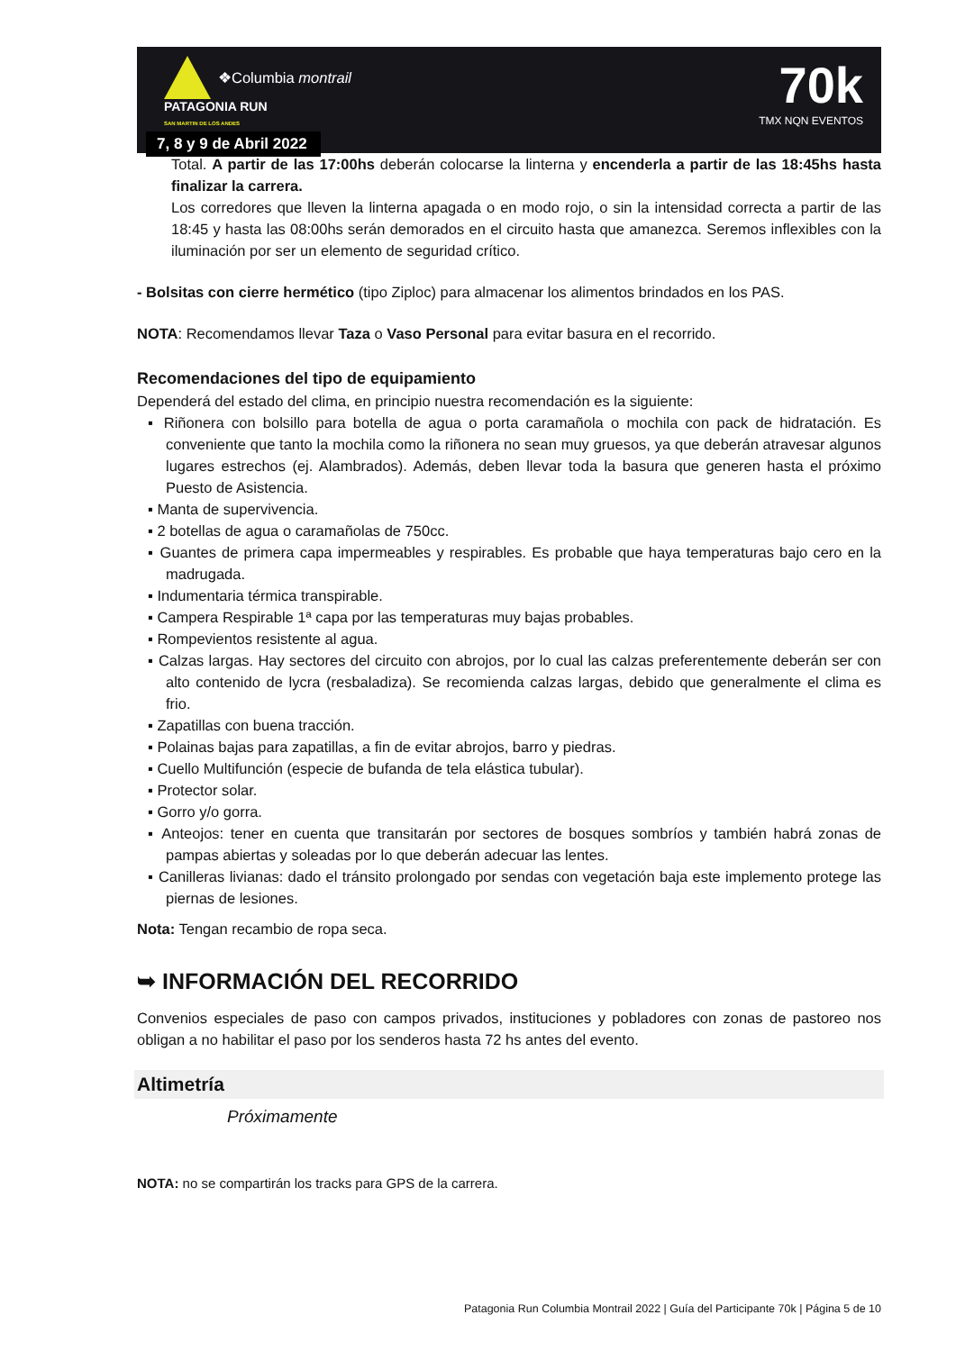❖Columbia montrail
PATAGONIA RUN
SAN MARTIN DE LOS ANDES
7, 8 y 9 de Abril 2022
70k
TMX NQN EVENTOS
Total. A partir de las 17:00hs deberán colocarse la linterna y encenderla a partir de las 18:45hs hasta finalizar la carrera.
Los corredores que lleven la linterna apagada o en modo rojo, o sin la intensidad correcta a partir de las 18:45 y hasta las 08:00hs serán demorados en el circuito hasta que amanezca. Seremos inflexibles con la iluminación por ser un elemento de seguridad crítico.
- Bolsitas con cierre hermético (tipo Ziploc) para almacenar los alimentos brindados en los PAS.
NOTA: Recomendamos llevar Taza o Vaso Personal para evitar basura en el recorrido.
Recomendaciones del tipo de equipamiento
Dependerá del estado del clima, en principio nuestra recomendación es la siguiente:
▪ Riñonera con bolsillo para botella de agua o porta caramañola o mochila con pack de hidratación. Es conveniente que tanto la mochila como la riñonera no sean muy gruesos, ya que deberán atravesar algunos lugares estrechos (ej. Alambrados). Además, deben llevar toda la basura que generen hasta el próximo Puesto de Asistencia.
▪ Manta de supervivencia.
▪ 2 botellas de agua o caramañolas de 750cc.
▪ Guantes de primera capa impermeables y respirables. Es probable que haya temperaturas bajo cero en la madrugada.
▪ Indumentaria térmica transpirable.
▪ Campera Respirable 1ª capa por las temperaturas muy bajas probables.
▪ Rompevientos resistente al agua.
▪ Calzas largas. Hay sectores del circuito con abrojos, por lo cual las calzas preferentemente deberán ser con alto contenido de lycra (resbaladiza). Se recomienda calzas largas, debido que generalmente el clima es frio.
▪ Zapatillas con buena tracción.
▪ Polainas bajas para zapatillas, a fin de evitar abrojos, barro y piedras.
▪ Cuello Multifunción (especie de bufanda de tela elástica tubular).
▪ Protector solar.
▪ Gorro y/o gorra.
▪ Anteojos: tener en cuenta que transitarán por sectores de bosques sombríos y también habrá zonas de pampas abiertas y soleadas por lo que deberán adecuar las lentes.
▪ Canilleras livianas: dado el tránsito prolongado por sendas con vegetación baja este implemento protege las piernas de lesiones.
Nota: Tengan recambio de ropa seca.
➥ INFORMACIÓN DEL RECORRIDO
Convenios especiales de paso con campos privados, instituciones y pobladores con zonas de pastoreo nos obligan a no habilitar el paso por los senderos hasta 72 hs antes del evento.
Altimetría
Próximamente
NOTA: no se compartirán los tracks para GPS de la carrera.
Patagonia Run Columbia Montrail 2022 | Guía del Participante 70k | Página 5 de 10